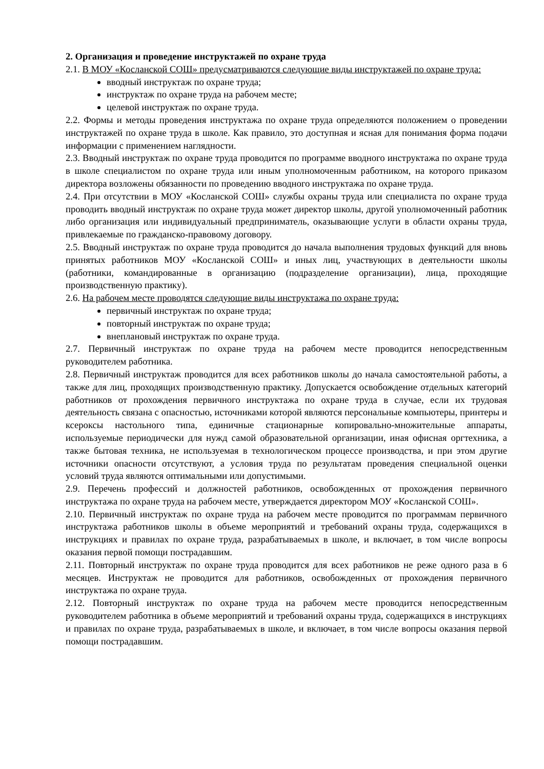2. Организация и проведение инструктажей по охране труда
2.1. В МОУ «Косланской СОШ» предусматриваются следующие виды инструктажей по охране труда:
вводный инструктаж по охране труда;
инструктаж по охране труда на рабочем месте;
целевой инструктаж по охране труда.
2.2. Формы и методы проведения инструктажа по охране труда определяются положением о проведении инструктажей по охране труда в школе. Как правило, это доступная и ясная для понимания форма подачи информации с применением наглядности.
2.3. Вводный инструктаж по охране труда проводится по программе вводного инструктажа по охране труда в школе специалистом по охране труда или иным уполномоченным работником, на которого приказом директора возложены обязанности по проведению вводного инструктажа по охране труда.
2.4. При отсутствии в МОУ «Косланской СОШ» службы охраны труда или специалиста по охране труда проводить вводный инструктаж по охране труда может директор школы, другой уполномоченный работник либо организация или индивидуальный предприниматель, оказывающие услуги в области охраны труда, привлекаемые по гражданско-правовому договору.
2.5. Вводный инструктаж по охране труда проводится до начала выполнения трудовых функций для вновь принятых работников МОУ «Косланской СОШ» и иных лиц, участвующих в деятельности школы (работники, командированные в организацию (подразделение организации), лица, проходящие производственную практику).
2.6. На рабочем месте проводятся следующие виды инструктажа по охране труда:
первичный инструктаж по охране труда;
повторный инструктаж по охране труда;
внеплановый инструктаж по охране труда.
2.7. Первичный инструктаж по охране труда на рабочем месте проводится непосредственным руководителем работника.
2.8. Первичный инструктаж проводится для всех работников школы до начала самостоятельной работы, а также для лиц, проходящих производственную практику. Допускается освобождение отдельных категорий работников от прохождения первичного инструктажа по охране труда в случае, если их трудовая деятельность связана с опасностью, источниками которой являются персональные компьютеры, принтеры и ксероксы настольного типа, единичные стационарные копировально-множительные аппараты, используемые периодически для нужд самой образовательной организации, иная офисная оргтехника, а также бытовая техника, не используемая в технологическом процессе производства, и при этом другие источники опасности отсутствуют, а условия труда по результатам проведения специальной оценки условий труда являются оптимальными или допустимыми.
2.9. Перечень профессий и должностей работников, освобожденных от прохождения первичного инструктажа по охране труда на рабочем месте, утверждается директором МОУ «Косланской СОШ».
2.10. Первичный инструктаж по охране труда на рабочем месте проводится по программам первичного инструктажа работников школы в объеме мероприятий и требований охраны труда, содержащихся в инструкциях и правилах по охране труда, разрабатываемых в школе, и включает, в том числе вопросы оказания первой помощи пострадавшим.
2.11. Повторный инструктаж по охране труда проводится для всех работников не реже одного раза в 6 месяцев. Инструктаж не проводится для работников, освобожденных от прохождения первичного инструктажа по охране труда.
2.12. Повторный инструктаж по охране труда на рабочем месте проводится непосредственным руководителем работника в объеме мероприятий и требований охраны труда, содержащихся в инструкциях и правилах по охране труда, разрабатываемых в школе, и включает, в том числе вопросы оказания первой помощи пострадавшим.